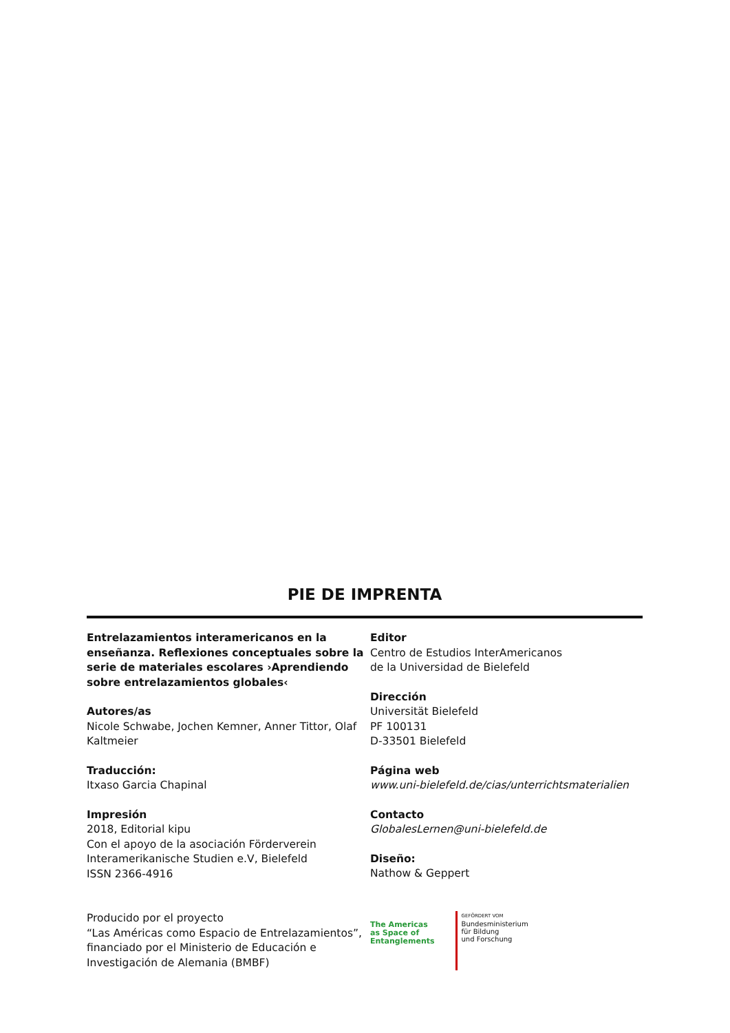PIE DE IMPRENTA
Entrelazamientos interamericanos en la enseñanza. Reflexiones conceptuales sobre la serie de materiales escolares ›Aprendiendo sobre entrelazamientos globales‹
Autores/as
Nicole Schwabe, Jochen Kemner, Anner Tittor, Olaf Kaltmeier
Traducción:
Itxaso Garcia Chapinal
Impresión
2018, Editorial kipu
Con el apoyo de la asociación Förderverein Interamerikanische Studien e.V, Bielefeld
ISSN 2366-4916
Editor
Centro de Estudios InterAmericanos
de la Universidad de Bielefeld
Dirección
Universität Bielefeld
PF 100131
D-33501 Bielefeld
Página web
www.uni-bielefeld.de/cias/unterrichtsmaterialien
Contacto
GlobalesLernen@uni-bielefeld.de
Diseño:
Nathow & Geppert
Producido por el proyecto
“Las Américas como Espacio de Entrelazamientos”, financiado por el Ministerio de Educación e Investigación de Alemania (BMBF)
The Americas
as Space of
Entanglements
GEFÖRDERT VOM
Bundesministerium
für Bildung
und Forschung